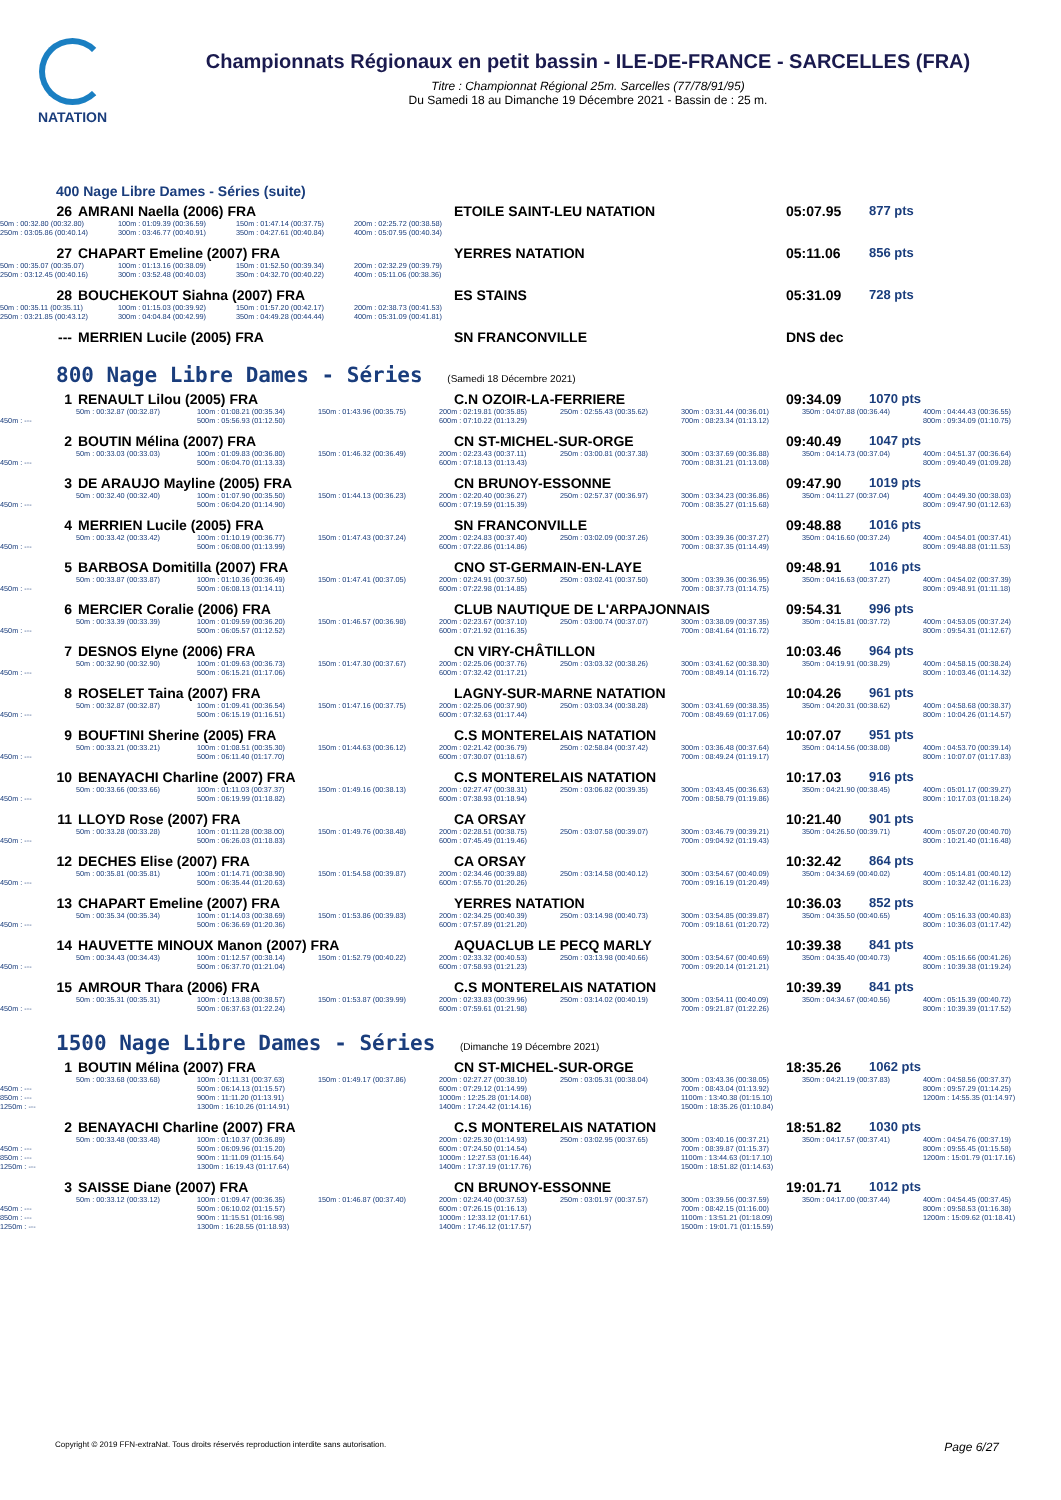NATATION
Championnats Régionaux en petit bassin - ILE-DE-FRANCE - SARCELLES (FRA)
Titre : Championnat Régional 25m. Sarcelles (77/78/91/95)
Du Samedi 18 au Dimanche 19 Décembre 2021 - Bassin de : 25 m.
400 Nage Libre Dames - Séries (suite)
26 AMRANI Naella (2006) FRA ETOILE SAINT-LEU NATATION 05:07.95 877 pts
| 50m : 00:32.80 (00:32.80) | 100m : 01:09.39 (00:36.59) | 150m : 01:47.14 (00:37.75) | 200m : 02:25.72 (00:38.58) |
| 250m : 03:05.86 (00:40.14) | 300m : 03:46.77 (00:40.91) | 350m : 04:27.61 (00:40.84) | 400m : 05:07.95 (00:40.34) |
27 CHAPART Emeline (2007) FRA YERRES NATATION 05:11.06 856 pts
| 50m : 00:35.07 (00:35.07) | 100m : 01:13.16 (00:38.09) | 150m : 01:52.50 (00:39.34) | 200m : 02:32.29 (00:39.79) |
| 250m : 03:12.45 (00:40.16) | 300m : 03:52.48 (00:40.03) | 350m : 04:32.70 (00:40.22) | 400m : 05:11.06 (00:38.36) |
28 BOUCHEKOUT Siahna (2007) FRA ES STAINS 05:31.09 728 pts
| 50m : 00:35.11 (00:35.11) | 100m : 01:15.03 (00:39.92) | 150m : 01:57.20 (00:42.17) | 200m : 02:38.73 (00:41.53) |
| 250m : 03:21.85 (00:43.12) | 300m : 04:04.84 (00:42.99) | 350m : 04:49.28 (00:44.44) | 400m : 05:31.09 (00:41.81) |
--- MERRIEN Lucile (2005) FRA SN FRANCONVILLE DNS dec
800 Nage Libre Dames - Séries (Samedi 18 Décembre 2021)
1 RENAULT Lilou (2005) FRA C.N OZOIR-LA-FERRIERE 09:34.09 1070 pts
| | 50m : 00:32.87 (00:32.87) | 100m : 01:08.21 (00:35.34) | 150m : 01:43.96 (00:35.75) | 200m : 02:19.81 (00:35.85) | 250m : 02:55.43 (00:35.62) | 300m : 03:31.44 (00:36.01) | 350m : 04:07.88 (00:36.44) | 400m : 04:44.43 (00:36.55) |
| 450m : --- | | 500m : 05:56.93 (01:12.50) | | 600m : 07:10.22 (01:13.29) | | 700m : 08:23.34 (01:13.12) | | 800m : 09:34.09 (01:10.75) |
2 BOUTIN Mélina (2007) FRA CN ST-MICHEL-SUR-ORGE 09:40.49 1047 pts
| | 50m : 00:33.03 (00:33.03) | 100m : 01:09.83 (00:36.80) | 150m : 01:46.32 (00:36.49) | 200m : 02:23.43 (00:37.11) | 250m : 03:00.81 (00:37.38) | 300m : 03:37.69 (00:36.88) | 350m : 04:14.73 (00:37.04) | 400m : 04:51.37 (00:36.64) |
| 450m : --- | | 500m : 06:04.70 (01:13.33) | | 600m : 07:18.13 (01:13.43) | | 700m : 08:31.21 (01:13.08) | | 800m : 09:40.49 (01:09.28) |
3 DE ARAUJO Mayline (2005) FRA CN BRUNOY-ESSONNE 09:47.90 1019 pts
| | 50m : 00:32.40 (00:32.40) | 100m : 01:07.90 (00:35.50) | 150m : 01:44.13 (00:36.23) | 200m : 02:20.40 (00:36.27) | 250m : 02:57.37 (00:36.97) | 300m : 03:34.23 (00:36.86) | 350m : 04:11.27 (00:37.04) | 400m : 04:49.30 (00:38.03) |
| 450m : --- | | 500m : 06:04.20 (01:14.90) | | 600m : 07:19.59 (01:15.39) | | 700m : 08:35.27 (01:15.68) | | 800m : 09:47.90 (01:12.63) |
4 MERRIEN Lucile (2005) FRA SN FRANCONVILLE 09:48.88 1016 pts
| | 50m : 00:33.42 (00:33.42) | 100m : 01:10.19 (00:36.77) | 150m : 01:47.43 (00:37.24) | 200m : 02:24.83 (00:37.40) | 250m : 03:02.09 (00:37.26) | 300m : 03:39.36 (00:37.27) | 350m : 04:16.60 (00:37.24) | 400m : 04:54.01 (00:37.41) |
| 450m : --- | | 500m : 06:08.00 (01:13.99) | | 600m : 07:22.86 (01:14.86) | | 700m : 08:37.35 (01:14.49) | | 800m : 09:48.88 (01:11.53) |
5 BARBOSA Domitilla (2007) FRA CNO ST-GERMAIN-EN-LAYE 09:48.91 1016 pts
| | 50m : 00:33.87 (00:33.87) | 100m : 01:10.36 (00:36.49) | 150m : 01:47.41 (00:37.05) | 200m : 02:24.91 (00:37.50) | 250m : 03:02.41 (00:37.50) | 300m : 03:39.36 (00:36.95) | 350m : 04:16.63 (00:37.27) | 400m : 04:54.02 (00:37.39) |
| 450m : --- | | 500m : 06:08.13 (01:14.11) | | 600m : 07:22.98 (01:14.85) | | 700m : 08:37.73 (01:14.75) | | 800m : 09:48.91 (01:11.18) |
6 MERCIER Coralie (2006) FRA CLUB NAUTIQUE DE L'ARPAJONNAIS 09:54.31 996 pts
| | 50m : 00:33.39 (00:33.39) | 100m : 01:09.59 (00:36.20) | 150m : 01:46.57 (00:36.98) | 200m : 02:23.67 (00:37.10) | 250m : 03:00.74 (00:37.07) | 300m : 03:38.09 (00:37.35) | 350m : 04:15.81 (00:37.72) | 400m : 04:53.05 (00:37.24) |
| 450m : --- | | 500m : 06:05.57 (01:12.52) | | 600m : 07:21.92 (01:16.35) | | 700m : 08:41.64 (01:16.72) | | 800m : 09:54.31 (01:12.67) |
7 DESNOS Elyne (2006) FRA CN VIRY-CHÂTILLON 10:03.46 964 pts
| | 50m : 00:32.90 (00:32.90) | 100m : 01:09.63 (00:36.73) | 150m : 01:47.30 (00:37.67) | 200m : 02:25.06 (00:37.76) | 250m : 03:03.32 (00:38.26) | 300m : 03:41.62 (00:38.30) | 350m : 04:19.91 (00:38.29) | 400m : 04:58.15 (00:38.24) |
| 450m : --- | | 500m : 06:15.21 (01:17.06) | | 600m : 07:32.42 (01:17.21) | | 700m : 08:49.14 (01:16.72) | | 800m : 10:03.46 (01:14.32) |
8 ROSELET Taina (2007) FRA LAGNY-SUR-MARNE NATATION 10:04.26 961 pts
| | 50m : 00:32.87 (00:32.87) | 100m : 01:09.41 (00:36.54) | 150m : 01:47.16 (00:37.75) | 200m : 02:25.06 (00:37.90) | 250m : 03:03.34 (00:38.28) | 300m : 03:41.69 (00:38.35) | 350m : 04:20.31 (00:38.62) | 400m : 04:58.68 (00:38.37) |
| 450m : --- | | 500m : 06:15.19 (01:16.51) | | 600m : 07:32.63 (01:17.44) | | 700m : 08:49.69 (01:17.06) | | 800m : 10:04.26 (01:14.57) |
9 BOUFTINI Sherine (2005) FRA C.S MONTERELAIS NATATION 10:07.07 951 pts
| | 50m : 00:33.21 (00:33.21) | 100m : 01:08.51 (00:35.30) | 150m : 01:44.63 (00:36.12) | 200m : 02:21.42 (00:36.79) | 250m : 02:58.84 (00:37.42) | 300m : 03:36.48 (00:37.64) | 350m : 04:14.56 (00:38.08) | 400m : 04:53.70 (00:39.14) |
| 450m : --- | | 500m : 06:11.40 (01:17.70) | | 600m : 07:30.07 (01:18.67) | | 700m : 08:49.24 (01:19.17) | | 800m : 10:07.07 (01:17.83) |
10 BENAYACHI Charline (2007) FRA C.S MONTERELAIS NATATION 10:17.03 916 pts
| | 50m : 00:33.66 (00:33.66) | 100m : 01:11.03 (00:37.37) | 150m : 01:49.16 (00:38.13) | 200m : 02:27.47 (00:38.31) | 250m : 03:06.82 (00:39.35) | 300m : 03:43.45 (00:36.63) | 350m : 04:21.90 (00:38.45) | 400m : 05:01.17 (00:39.27) |
| 450m : --- | | 500m : 06:19.99 (01:18.82) | | 600m : 07:38.93 (01:18.94) | | 700m : 08:58.79 (01:19.86) | | 800m : 10:17.03 (01:18.24) |
11 LLOYD Rose (2007) FRA CA ORSAY 10:21.40 901 pts
| | 50m : 00:33.28 (00:33.28) | 100m : 01:11.28 (00:38.00) | 150m : 01:49.76 (00:38.48) | 200m : 02:28.51 (00:38.75) | 250m : 03:07.58 (00:39.07) | 300m : 03:46.79 (00:39.21) | 350m : 04:26.50 (00:39.71) | 400m : 05:07.20 (00:40.70) |
| 450m : --- | | 500m : 06:26.03 (01:18.83) | | 600m : 07:45.49 (01:19.46) | | 700m : 09:04.92 (01:19.43) | | 800m : 10:21.40 (01:16.48) |
12 DECHES Elise (2007) FRA CA ORSAY 10:32.42 864 pts
| | 50m : 00:35.81 (00:35.81) | 100m : 01:14.71 (00:38.90) | 150m : 01:54.58 (00:39.87) | 200m : 02:34.46 (00:39.88) | 250m : 03:14.58 (00:40.12) | 300m : 03:54.67 (00:40.09) | 350m : 04:34.69 (00:40.02) | 400m : 05:14.81 (00:40.12) |
| 450m : --- | | 500m : 06:35.44 (01:20.63) | | 600m : 07:55.70 (01:20.26) | | 700m : 09:16.19 (01:20.49) | | 800m : 10:32.42 (01:16.23) |
13 CHAPART Emeline (2007) FRA YERRES NATATION 10:36.03 852 pts
| | 50m : 00:35.34 (00:35.34) | 100m : 01:14.03 (00:38.69) | 150m : 01:53.86 (00:39.83) | 200m : 02:34.25 (00:40.39) | 250m : 03:14.98 (00:40.73) | 300m : 03:54.85 (00:39.87) | 350m : 04:35.50 (00:40.65) | 400m : 05:16.33 (00:40.83) |
| 450m : --- | | 500m : 06:36.69 (01:20.36) | | 600m : 07:57.89 (01:21.20) | | 700m : 09:18.61 (01:20.72) | | 800m : 10:36.03 (01:17.42) |
14 HAUVETTE MINOUX Manon (2007) FRA AQUACLUB LE PECQ MARLY 10:39.38 841 pts
| | 50m : 00:34.43 (00:34.43) | 100m : 01:12.57 (00:38.14) | 150m : 01:52.79 (00:40.22) | 200m : 02:33.32 (00:40.53) | 250m : 03:13.98 (00:40.66) | 300m : 03:54.67 (00:40.69) | 350m : 04:35.40 (00:40.73) | 400m : 05:16.66 (00:41.26) |
| 450m : --- | | 500m : 06:37.70 (01:21.04) | | 600m : 07:58.93 (01:21.23) | | 700m : 09:20.14 (01:21.21) | | 800m : 10:39.38 (01:19.24) |
15 AMROUR Thara (2006) FRA C.S MONTERELAIS NATATION 10:39.39 841 pts
| | 50m : 00:35.31 (00:35.31) | 100m : 01:13.88 (00:38.57) | 150m : 01:53.87 (00:39.99) | 200m : 02:33.83 (00:39.96) | 250m : 03:14.02 (00:40.19) | 300m : 03:54.11 (00:40.09) | 350m : 04:34.67 (00:40.56) | 400m : 05:15.39 (00:40.72) |
| 450m : --- | | 500m : 06:37.63 (01:22.24) | | 600m : 07:59.61 (01:21.98) | | 700m : 09:21.87 (01:22.26) | | 800m : 10:39.39 (01:17.52) |
1500 Nage Libre Dames - Séries (Dimanche 19 Décembre 2021)
1 BOUTIN Mélina (2007) FRA CN ST-MICHEL-SUR-ORGE 18:35.26 1062 pts
| | 50m : 00:33.68 (00:33.68) | 100m : 01:11.31 (00:37.63) | 150m : 01:49.17 (00:37.86) | 200m : 02:27.27 (00:38.10) | 250m : 03:05.31 (00:38.04) | 300m : 03:43.36 (00:38.05) | 350m : 04:21.19 (00:37.83) | 400m : 04:58.56 (00:37.37) |
| 450m : --- | | 500m : 06:14.13 (01:15.57) | | 600m : 07:29.12 (01:14.99) | | 700m : 08:43.04 (01:13.92) | | 800m : 09:57.29 (01:14.25) |
| 850m : --- | | 900m : 11:11.20 (01:13.91) | | 1000m : 12:25.28 (01:14.08) | | 1100m : 13:40.38 (01:15.10) | | 1200m : 14:55.35 (01:14.97) |
| 1250m : --- | | 1300m : 16:10.26 (01:14.91) | | 1400m : 17:24.42 (01:14.16) | | 1500m : 18:35.26 (01:10.84) | | |
2 BENAYACHI Charline (2007) FRA C.S MONTERELAIS NATATION 18:51.82 1030 pts
| | 50m : 00:33.48 (00:33.48) | 100m : 01:10.37 (00:36.89) | | 200m : 02:25.30 (01:14.93) | 250m : 03:02.95 (00:37.65) | 300m : 03:40.16 (00:37.21) | 350m : 04:17.57 (00:37.41) | 400m : 04:54.76 (00:37.19) |
| 450m : --- | | 500m : 06:09.96 (01:15.20) | | 600m : 07:24.50 (01:14.54) | | 700m : 08:39.87 (01:15.37) | | 800m : 09:55.45 (01:15.58) |
| 850m : --- | | 900m : 11:11.09 (01:15.64) | | 1000m : 12:27.53 (01:16.44) | | 1100m : 13:44.63 (01:17.10) | | 1200m : 15:01.79 (01:17.16) |
| 1250m : --- | | 1300m : 16:19.43 (01:17.64) | | 1400m : 17:37.19 (01:17.76) | | 1500m : 18:51.82 (01:14.63) | | |
3 SAISSE Diane (2007) FRA CN BRUNOY-ESSONNE 19:01.71 1012 pts
| | 50m : 00:33.12 (00:33.12) | 100m : 01:09.47 (00:36.35) | 150m : 01:46.87 (00:37.40) | 200m : 02:24.40 (00:37.53) | 250m : 03:01.97 (00:37.57) | 300m : 03:39.56 (00:37.59) | 350m : 04:17.00 (00:37.44) | 400m : 04:54.45 (00:37.45) |
| 450m : --- | | 500m : 06:10.02 (01:15.57) | | 600m : 07:26.15 (01:16.13) | | 700m : 08:42.15 (01:16.00) | | 800m : 09:58.53 (01:16.38) |
| 850m : --- | | 900m : 11:15.51 (01:16.98) | | 1000m : 12:33.12 (01:17.61) | | 1100m : 13:51.21 (01:18.09) | | 1200m : 15:09.62 (01:18.41) |
| 1250m : --- | | 1300m : 16:28.55 (01:18.93) | | 1400m : 17:46.12 (01:17.57) | | 1500m : 19:01.71 (01:15.59) | | |
Copyright © 2019 FFN-extraNat. Tous droits réservés reproduction interdite sans autorisation. Page 6/27